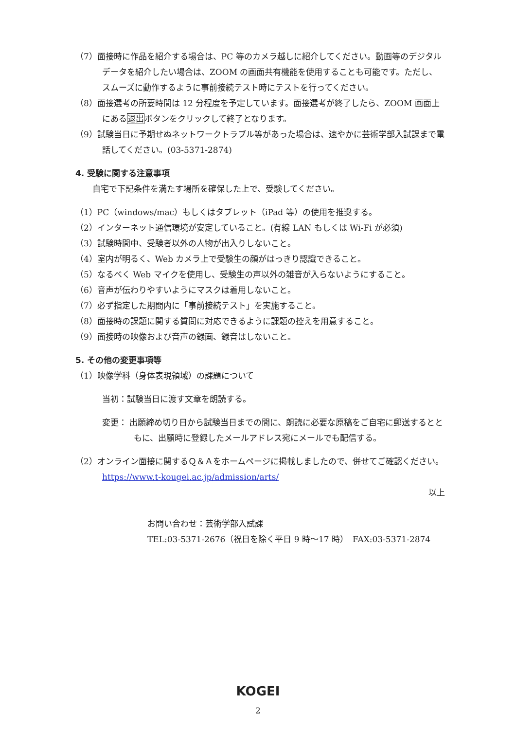（7）面接時に作品を紹介する場合は、PC 等のカメラ越しに紹介してください。動画等のデジタルデータを紹介したい場合は、ZOOM の画面共有機能を使用することも可能です。ただし、スムーズに動作するように事前接続テスト時にテストを行ってください。
（8）面接選考の所要時間は 12 分程度を予定しています。面接選考が終了したら、ZOOM 画面上にある退出ボタンをクリックして終了となります。
（9）試験当日に予期せぬネットワークトラブル等があった場合は、速やかに芸術学部入試課まで電話してください。(03-5371-2874)
4. 受験に関する注意事項
自宅で下記条件を満たす場所を確保した上で、受験してください。
（1）PC（windows/mac）もしくはタブレット（iPad 等）の使用を推奨する。
（2）インターネット通信環境が安定していること。(有線 LAN もしくは Wi-Fi が必須)
（3）試験時間中、受験者以外の人物が出入りしないこと。
（4）室内が明るく、Web カメラ上で受験生の顔がはっきり認識できること。
（5）なるべく Web マイクを使用し、受験生の声以外の雑音が入らないようにすること。
（6）音声が伝わりやすいようにマスクは着用しないこと。
（7）必ず指定した期間内に「事前接続テスト」を実施すること。
（8）面接時の課題に関する質問に対応できるように課題の控えを用意すること。
（9）面接時の映像および音声の録画、録音はしないこと。
5. その他の変更事項等
（1）映像学科（身体表現領域）の課題について
当初：試験当日に渡す文章を朗読する。
変更： 出願締め切り日から試験当日までの間に、朗読に必要な原稿をご自宅に郵送するとともに、出願時に登録したメールアドレス宛にメールでも配信する。
（2）オンライン面接に関するＱ＆Ａをホームページに掲載しましたので、併せてご確認ください。
https://www.t-kougei.ac.jp/admission/arts/
以上
お問い合わせ：芸術学部入試課
TEL:03-5371-2676（祝日を除く平日 9 時～17 時）　FAX:03-5371-2874
KOGEI
2